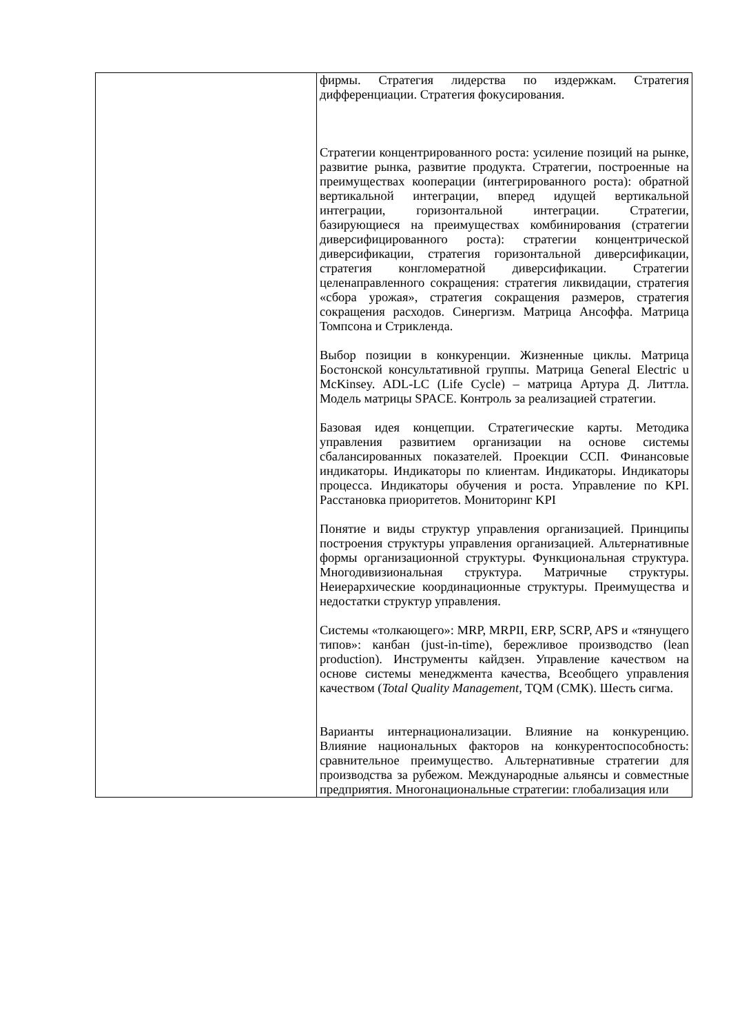| | фирмы. Стратегия лидерства по издержкам. Стратегия дифференциации. Стратегия фокусирования. Стратегии концентрированного роста: усиление позиций на рынке, развитие рынка, развитие продукта. Стратегии, построенные на преимуществах кооперации (интегрированного роста): обратной вертикальной интеграции, вперед идущей вертикальной интеграции, горизонтальной интеграции. Стратегии, базирующиеся на преимуществах комбинирования (стратегии диверсифицированного роста): стратегии концентрической диверсификации, стратегия горизонтальной диверсификации, стратегия конгломератной диверсификации. Стратегии целенаправленного сокращения: стратегия ликвидации, стратегия «сбора урожая», стратегия сокращения размеров, стратегия сокращения расходов. Синергизм. Матрица Ансоффа. Матрица Томпсона и Стрикленда. Выбор позиции в конкуренции. Жизненные циклы. Матрица Бостонской консультативной группы. Матрица General Electric u McKinsey. ADL-LC (Life Cycle) – матрица Артура Д. Литтла. Модель матрицы SPACE. Контроль за реализацией стратегии. Базовая идея концепции. Стратегические карты. Методика управления развитием организации на основе системы сбалансированных показателей. Проекции ССП. Финансовые индикаторы. Индикаторы по клиентам. Индикаторы. Индикаторы процесса. Индикаторы обучения и роста. Управление по KPI. Расстановка приоритетов. Мониторинг KPI Понятие и виды структур управления организацией. Принципы построения структуры управления организацией. Альтернативные формы организационной структуры. Функциональная структура. Многодивизиональная структура. Матричные структуры. Неиерархические координационные структуры. Преимущества и недостатки структур управления. Системы «толкающего»: MRP, MRPII, ERP, SCRP, APS и «тянущего типов»: канбан (just-in-time), бережливое производство (lean production). Инструменты кайдзен. Управление качеством на основе системы менеджмента качества, Всеобщего управления качеством ( Total Quality Management , TQM (СМК). Шесть сигма. Варианты интернационализации. Влияние на конкуренцию. Влияние национальных факторов на конкурентоспособность: сравнительное преимущество. Альтернативные стратегии для производства за рубежом. Международные альянсы и совместные предприятия. Многонациональные стратегии: глобализация или |